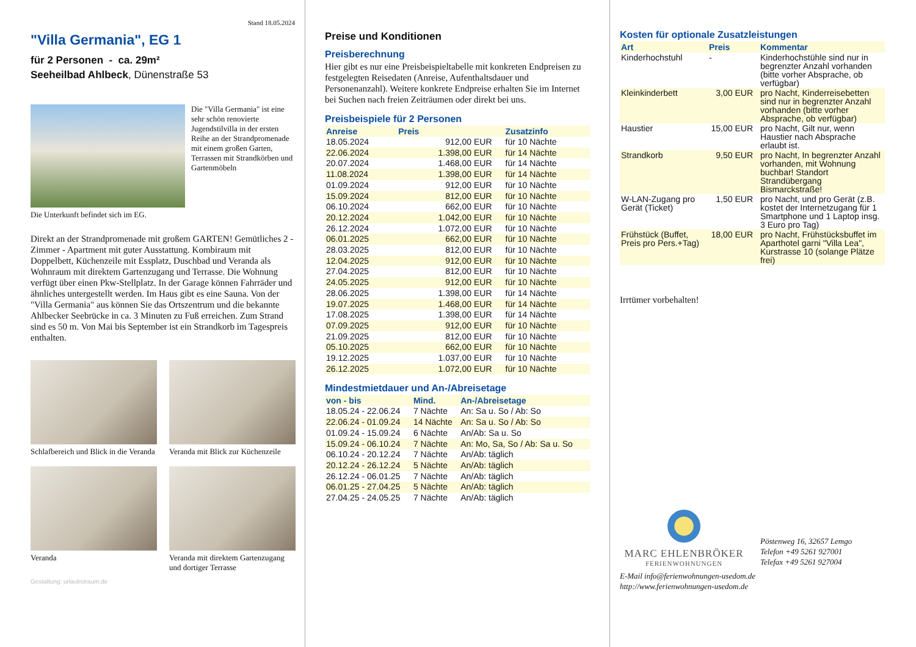Stand 18.05.2024
"Villa Germania", EG 1
für 2 Personen - ca. 29m²
Seeheilbad Ahlbeck, Dünenstraße 53
Die "Villa Germania" ist eine sehr schön renovierte Jugendstilvilla in der ersten Reihe an der Strandpromenade mit einem großen Garten, Terrassen mit Strandkörben und Gartenmöbeln
Die Unterkunft befindet sich im EG.
Direkt an der Strandpromenade mit großem GARTEN! Gemütliches 2 - Zimmer - Apartment mit guter Ausstattung. Kombiraum mit Doppelbett, Küchenzeile mit Essplatz, Duschbad und Veranda als Wohnraum mit direktem Gartenzugang und Terrasse. Die Wohnung verfügt über einen Pkw-Stellplatz. In der Garage können Fahrräder und ähnliches untergestellt werden. Im Haus gibt es eine Sauna. Von der "Villa Germania" aus können Sie das Ortszentrum und die bekannte Ahlbecker Seebrücke in ca. 3 Minuten zu Fuß erreichen. Zum Strand sind es 50 m. Von Mai bis September ist ein Strandkorb im Tagespreis enthalten.
Schlafbereich und Blick in die Veranda
Veranda mit Blick zur Küchenzeile
Veranda
Veranda mit direktem Gartenzugang und dortiger Terrasse
Gestaltung: urlaubstraum.de
Preise und Konditionen
Preisberechnung
Hier gibt es nur eine Preisbeispieltabelle mit konkreten Endpreisen zu festgelegten Reisedaten (Anreise, Aufenthaltsdauer und Personenanzahl). Weitere konkrete Endpreise erhalten Sie im Internet bei Suchen nach freien Zeiträumen oder direkt bei uns.
Preisbeispiele für 2 Personen
| Anreise | Preis | Zusatzinfo |
| --- | --- | --- |
| 18.05.2024 | 912,00 EUR | für 10 Nächte |
| 22.06.2024 | 1.398,00 EUR | für 14 Nächte |
| 20.07.2024 | 1.468,00 EUR | für 14 Nächte |
| 11.08.2024 | 1.398,00 EUR | für 14 Nächte |
| 01.09.2024 | 912,00 EUR | für 10 Nächte |
| 15.09.2024 | 812,00 EUR | für 10 Nächte |
| 06.10.2024 | 662,00 EUR | für 10 Nächte |
| 20.12.2024 | 1.042,00 EUR | für 10 Nächte |
| 26.12.2024 | 1.072,00 EUR | für 10 Nächte |
| 06.01.2025 | 662,00 EUR | für 10 Nächte |
| 28.03.2025 | 812,00 EUR | für 10 Nächte |
| 12.04.2025 | 912,00 EUR | für 10 Nächte |
| 27.04.2025 | 812,00 EUR | für 10 Nächte |
| 24.05.2025 | 912,00 EUR | für 10 Nächte |
| 28.06.2025 | 1.398,00 EUR | für 14 Nächte |
| 19.07.2025 | 1.468,00 EUR | für 14 Nächte |
| 17.08.2025 | 1.398,00 EUR | für 14 Nächte |
| 07.09.2025 | 912,00 EUR | für 10 Nächte |
| 21.09.2025 | 812,00 EUR | für 10 Nächte |
| 05.10.2025 | 662,00 EUR | für 10 Nächte |
| 19.12.2025 | 1.037,00 EUR | für 10 Nächte |
| 26.12.2025 | 1.072,00 EUR | für 10 Nächte |
Mindestmietdauer und An-/Abreisetage
| von - bis | Mind. | An-/Abreisetage |
| --- | --- | --- |
| 18.05.24 - 22.06.24 | 7 Nächte | An: Sa u. So / Ab: So |
| 22.06.24 - 01.09.24 | 14 Nächte | An: Sa u. So / Ab: So |
| 01.09.24 - 15.09.24 | 6 Nächte | An/Ab: Sa u. So |
| 15.09.24 - 06.10.24 | 7 Nächte | An: Mo, Sa, So / Ab: Sa u. So |
| 06.10.24 - 20.12.24 | 7 Nächte | An/Ab: täglich |
| 20.12.24 - 26.12.24 | 5 Nächte | An/Ab: täglich |
| 26.12.24 - 06.01.25 | 7 Nächte | An/Ab: täglich |
| 06.01.25 - 27.04.25 | 5 Nächte | An/Ab: täglich |
| 27.04.25 - 24.05.25 | 7 Nächte | An/Ab: täglich |
Kosten für optionale Zusatzleistungen
| Art | Preis | Kommentar |
| --- | --- | --- |
| Kinderhochstuhl | - | Kinderhochstühle sind nur in begrenzter Anzahl vorhanden (bitte vorher Absprache, ob verfügbar) |
| Kleinkinderbett | 3,00 EUR | pro Nacht, Kinderreisebetten sind nur in begrenzter Anzahl vorhanden (bitte vorher Absprache, ob verfügbar) |
| Haustier | 15,00 EUR | pro Nacht, Gilt nur, wenn Haustier nach Absprache erlaubt ist. |
| Strandkorb | 9,50 EUR | pro Nacht, In begrenzter Anzahl vorhanden, mit Wohnung buchbar! Standort Strandübergang Bismarckstraße! |
| W-LAN-Zugang pro Gerät (Ticket) | 1,50 EUR | pro Nacht, und pro Gerät (z.B. kostet der Internetzugang für 1 Smartphone und 1 Laptop insg. 3 Euro pro Tag) |
| Frühstück (Buffet, Preis pro Pers.+Tag) | 18,00 EUR | pro Nacht, Frühstücksbuffet im Aparthotel garni "Villa Lea", Kurstrasse 10 (solange Plätze frei) |
Irrtümer vorbehalten!
MARC EHLENBRÖKER
FERIENWOHNUNGEN
Pöstenweg 16, 32657 Lemgo
Telefon +49 5261 927001
Telefax +49 5261 927004
E-Mail info@ferienwohnungen-usedom.de
http://www.ferienwohnungen-usedom.de